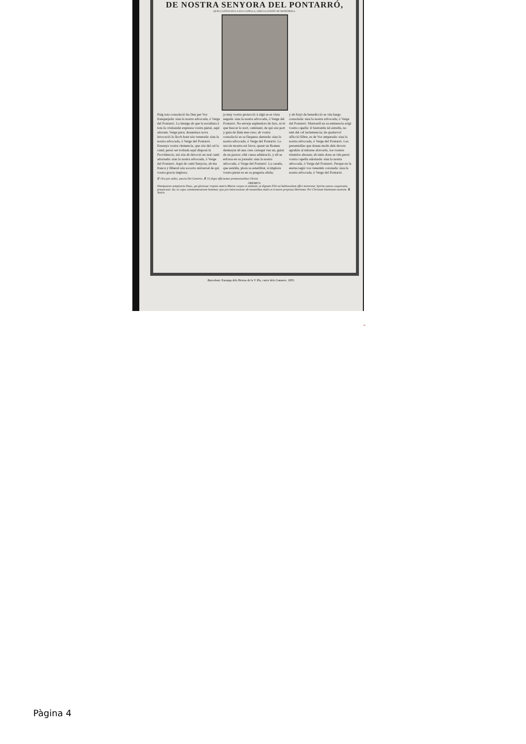DE NOSTRA SENYORA DEL PONTARRÓ,
QUES CANTAN EN LA SUA CAPELLA, CERCA LO PONT DE MARTORELL.
Puig tota consolació ha Deu per Vos franquejada: siau la nostra advocada, ó Verge del Pontarró. La imatge ab que la escultura á tota la cristiandat expressa vostra pietat, aquí adoram, Verge pura; donantnos nova invocació lo lloch hont sóu venerada: siau la nostra advocada, ó Verge del Pontarró. Ensenya vostra clemencia, que sóu del cel lo camí; persó ser trobada aquí disposá la Providencia; axí sóu ab devoció en real camí adornada: siau la nostra advocada, ó Verge del Pontarró. Aquí de camí Senyora, ab ma franca y lliberal sóu socorro universal de qui vostra gracia implora;
ja may vostra protecció á algú se es vista negada: siau la nostra advocada, ó Verge del Pontarró. No enveja esplendors de faro, ni té que buscar lo nort, caminant, de qui sóu port y guia de llum mes raro; ab vostra consolació es sa flaquesa alentada: siau la nostra advocada, ó Verge del Pontarró. Lo succés mostra est favor, quant un Romeu desmayat ab una creu carregat veu un, guiat de un pastor; ohit causa admiració, y ell se esforsa en sa jornada: siau la nostra advocada, ó Verge del Pontarró. La casada, que sentida, plora sa esterilitat, si implora vostra pietat es en sa pregaria ohida;
y ab fruyt de benedicció se véu luego consolada: siau la nostra advocada, ó Verge del Pontarró. Martorell en sa eminencia erigí vostra capella: il·lustrantla tal estrella, no tem del cel inclemencia; de qualsevol aflicció llibre, es de Vos amparada: siau la nostra advocada, ó Verge del Pontarró. Las presentallas que donan molts dels devots agrahits al mirarse afavorits, los vostres triumfos abonan; ab tants dons se véu persó vostra capella adornada: siau la nostra advocada, ó Verge del Pontarró. Perque en la eterna regió vos venerém coronada: siau la nostra advocada, ó Verge del Pontarró.
℣. Ora pro nobis, sancta Dei Genitrix. ℟. Ut digni efficiamur promissionibus Christi.
OREMUS.
Omnipotens sempiterne Deus, qui gloriosæ virginis matris Mariæ corpus et animam, ut dignum Filii tui habitaculum effici mereretur, Spiritu sancto cooperante, præparasti: da; ut cujus commemoratione lætamur, ejus pia intercessione ab instantibus malis et à morte perpetua liberemur. Per Christum Dominum nostrum. ℟. Amen.
Barcelona: Estampa dels Hereus de la V. Pla, carrer dels Cotoners. 1855.
-
Pàgina 4